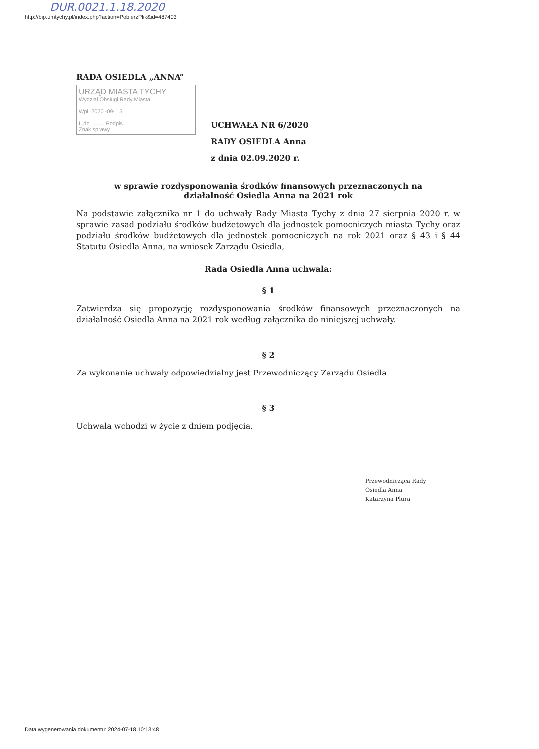DUR.0021.1.18.2020
http://bip.umtychy.pl/index.php?action=PobierzPlik&id=487403
RADA OSIEDLA „ANNA”
URZĄD MIASTA TYCHY
Wydział Obsługi Rady Miasta
Wpł. 2020 -09- 15
L.dz. ........ Podpis
Znak sprawy
UCHWAŁA NR 6/2020
RADY OSIEDLA Anna
z dnia 02.09.2020 r.
w sprawie rozdysponowania środków finansowych przeznaczonych na
działalność Osiedla Anna na 2021 rok
Na podstawie załącznika nr 1 do uchwały Rady Miasta Tychy z dnia 27 sierpnia 2020 r. w sprawie zasad podziału środków budżetowych dla jednostek pomocniczych miasta Tychy oraz podziału środków budżetowych dla jednostek pomocniczych na rok 2021 oraz § 43 i § 44 Statutu Osiedla Anna, na wniosek Zarządu Osiedla,
Rada Osiedla Anna uchwala:
§ 1
Zatwierdza się propozycję rozdysponowania środków finansowych przeznaczonych na działalność Osiedla Anna na 2021 rok według załącznika do niniejszej uchwały.
§ 2
Za wykonanie uchwały odpowiedzialny jest Przewodniczący Zarządu Osiedla.
§ 3
Uchwała wchodzi w życie z dniem podjęcia.
Przewodnicząca Rady
Osiedla Anna
Katarzyna Plura
Data wygenerowania dokumentu: 2024-07-18 10:13:48